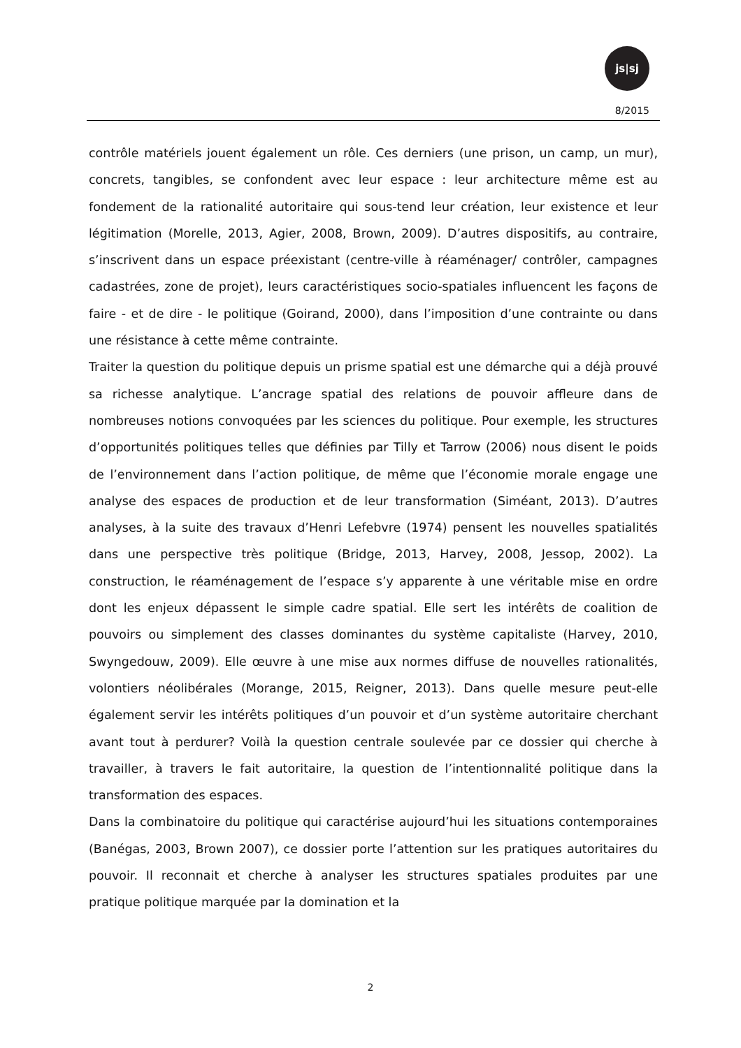js|sj
8/2015
contrôle matériels jouent également un rôle. Ces derniers (une prison, un camp, un mur), concrets, tangibles, se confondent avec leur espace : leur architecture même est au fondement de la rationalité autoritaire qui sous-tend leur création, leur existence et leur légitimation (Morelle, 2013, Agier, 2008, Brown, 2009). D’autres dispositifs, au contraire, s’inscrivent dans un espace préexistant (centre-ville à réaménager/ contrôler, campagnes cadastrées, zone de projet), leurs caractéristiques socio-spatiales influencent les façons de faire - et de dire - le politique (Goirand, 2000), dans l’imposition d’une contrainte ou dans une résistance à cette même contrainte.
Traiter la question du politique depuis un prisme spatial est une démarche qui a déjà prouvé sa richesse analytique. L’ancrage spatial des relations de pouvoir affleure dans de nombreuses notions convoquées par les sciences du politique. Pour exemple, les structures d’opportunités politiques telles que définies par Tilly et Tarrow (2006) nous disent le poids de l’environnement dans l’action politique, de même que l’économie morale engage une analyse des espaces de production et de leur transformation (Siméant, 2013). D’autres analyses, à la suite des travaux d’Henri Lefebvre (1974) pensent les nouvelles spatialités dans une perspective très politique (Bridge, 2013, Harvey, 2008, Jessop, 2002). La construction, le réaménagement de l’espace s’y apparente à une véritable mise en ordre dont les enjeux dépassent le simple cadre spatial. Elle sert les intérêts de coalition de pouvoirs ou simplement des classes dominantes du système capitaliste (Harvey, 2010, Swyngedouw, 2009). Elle œuvre à une mise aux normes diffuse de nouvelles rationalités, volontiers néolibérales (Morange, 2015, Reigner, 2013). Dans quelle mesure peut-elle également servir les intérêts politiques d’un pouvoir et d’un système autoritaire cherchant avant tout à perdurer? Voilà la question centrale soulevée par ce dossier qui cherche à travailler, à travers le fait autoritaire, la question de l’intentionnalité politique dans la transformation des espaces.
Dans la combinatoire du politique qui caractérise aujourd’hui les situations contemporaines (Banégas, 2003, Brown 2007), ce dossier porte l’attention sur les pratiques autoritaires du pouvoir. Il reconnait et cherche à analyser les structures spatiales produites par une pratique politique marquée par la domination et la
2